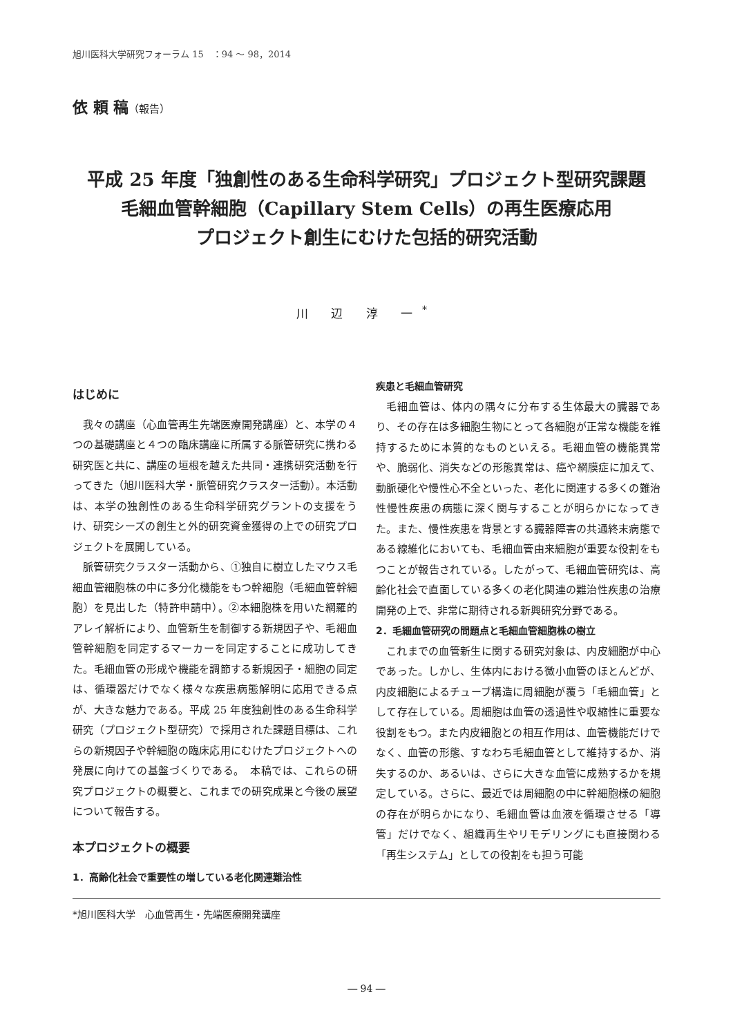旭川医科大学研究フォーラム 15　：94 ～ 98，2014
依 頼 稿（報告）
平成 25 年度「独創性のある生命科学研究」プロジェクト型研究課題
毛細血管幹細胞（Capillary Stem Cells）の再生医療応用
プロジェクト創生にむけた包括的研究活動
川 辺 淳 一<sup>*</sup>
はじめに
我々の講座（心血管再生先端医療開発講座）と、本学の４つの基礎講座と４つの臨床講座に所属する脈管研究に携わる研究医と共に、講座の垣根を越えた共同・連携研究活動を行ってきた（旭川医科大学・脈管研究クラスター活動）。本活動は、本学の独創性のある生命科学研究グラントの支援をうけ、研究シーズの創生と外的研究資金獲得の上での研究プロジェクトを展開している。
脈管研究クラスター活動から、①独自に樹立したマウス毛細血管細胞株の中に多分化機能をもつ幹細胞（毛細血管幹細胞）を見出した（特許申請中）。②本細胞株を用いた網羅的アレイ解析により、血管新生を制御する新規因子や、毛細血管幹細胞を同定するマーカーを同定することに成功してきた。毛細血管の形成や機能を調節する新規因子・細胞の同定は、循環器だけでなく様々な疾患病態解明に応用できる点が、大きな魅力である。平成 25 年度独創性のある生命科学研究（プロジェクト型研究）で採用された課題目標は、これらの新規因子や幹細胞の臨床応用にむけたプロジェクトへの発展に向けての基盤づくりである。　本稿では、これらの研究プロジェクトの概要と、これまでの研究成果と今後の展望について報告する。
本プロジェクトの概要
1．高齢化社会で重要性の増している老化関連難治性
疾患と毛細血管研究
毛細血管は、体内の隅々に分布する生体最大の臓器であり、その存在は多細胞生物にとって各細胞が正常な機能を維持するために本質的なものといえる。毛細血管の機能異常や、脆弱化、消失などの形態異常は、癌や網膜症に加えて、動脈硬化や慢性心不全といった、老化に関連する多くの難治性慢性疾患の病態に深く関与することが明らかになってきた。また、慢性疾患を背景とする臓器障害の共通終末病態である線維化においても、毛細血管由来細胞が重要な役割をもつことが報告されている。したがって、毛細血管研究は、高齢化社会で直面している多くの老化関連の難治性疾患の治療開発の上で、非常に期待される新興研究分野である。
2．毛細血管研究の問題点と毛細血管細胞株の樹立
これまでの血管新生に関する研究対象は、内皮細胞が中心であった。しかし、生体内における微小血管のほとんどが、内皮細胞によるチューブ構造に周細胞が覆う「毛細血管」として存在している。周細胞は血管の透過性や収縮性に重要な役割をもつ。また内皮細胞との相互作用は、血管機能だけでなく、血管の形態、すなわち毛細血管として維持するか、消失するのか、あるいは、さらに大きな血管に成熟するかを規定している。さらに、最近では周細胞の中に幹細胞様の細胞の存在が明らかになり、毛細血管は血液を循環させる「導管」だけでなく、組織再生やリモデリングにも直接関わる「再生システム」としての役割をも担う可能
*旭川医科大学　心血管再生・先端医療開発講座
― 94 ―